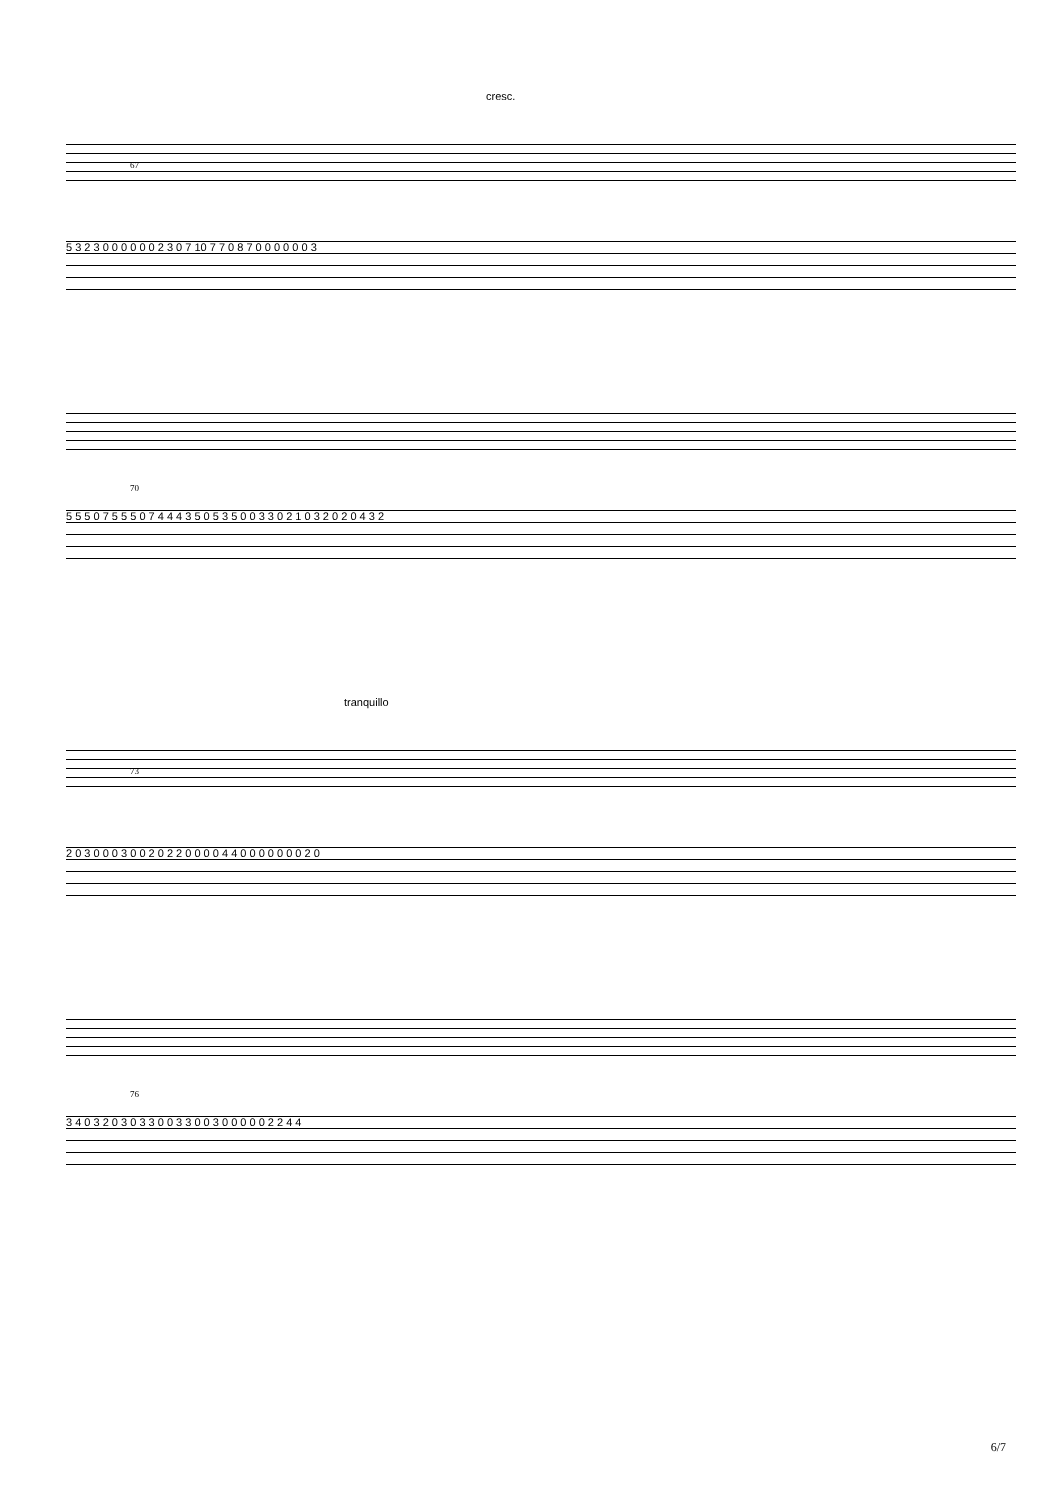cresc.
67
5 3 2 3 0 0 0 0 0 0 2 3 0 7 10 7 7 0 8 7 0 0 0 0 0 0 3
70
5 5 5 0 7 5 5 5 0 7 4 4 4 3 5 0 5 3 5 0 0 3 3 0 2 1 0 3 2 0 2 0 4 3 2
tranquillo
73
2 0 3 0 0 0 3 0 0 2 0 2 2 0 0 0 0 4 4 0 0 0 0 0 0 0 2 0
76
3 4 0 3 2 0 3 0 3 3 0 0 3 3 0 0 3 0 0 0 0 0 2 2 4 4
6/7